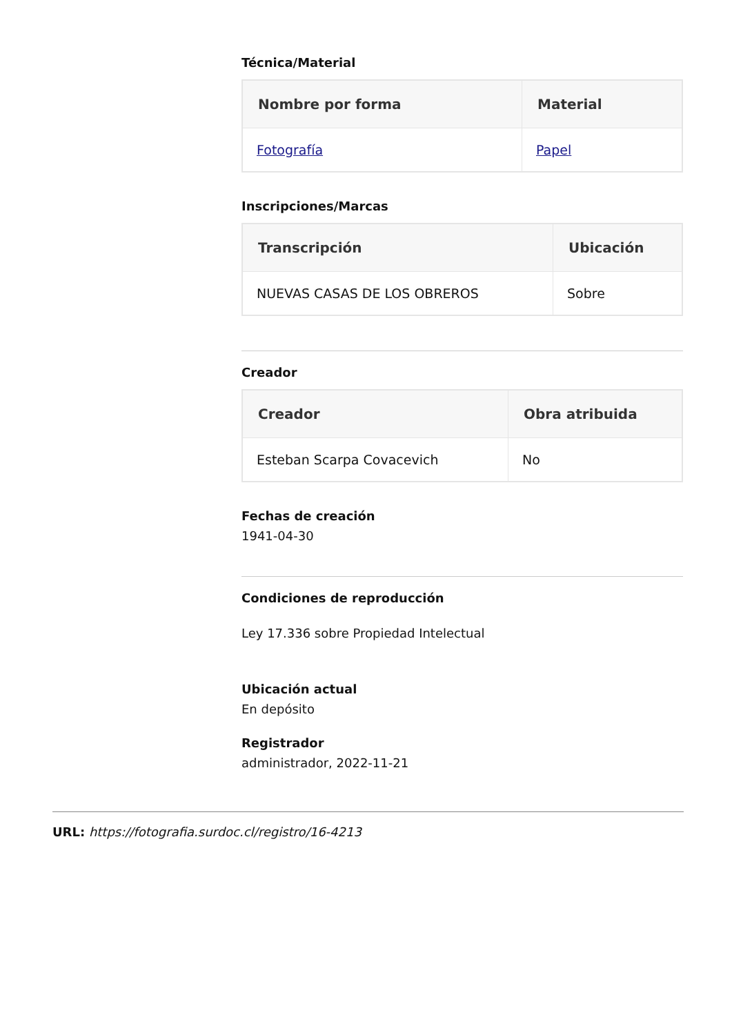Técnica/Material
| Nombre por forma | Material |
| --- | --- |
| Fotografía | Papel |
Inscripciones/Marcas
| Transcripción | Ubicación |
| --- | --- |
| NUEVAS CASAS DE LOS OBREROS | Sobre |
Creador
| Creador | Obra atribuida |
| --- | --- |
| Esteban Scarpa Covacevich | No |
Fechas de creación
1941-04-30
Condiciones de reproducción
Ley 17.336 sobre Propiedad Intelectual
Ubicación actual
En depósito
Registrador
administrador, 2022-11-21
URL: https://fotografia.surdoc.cl/registro/16-4213